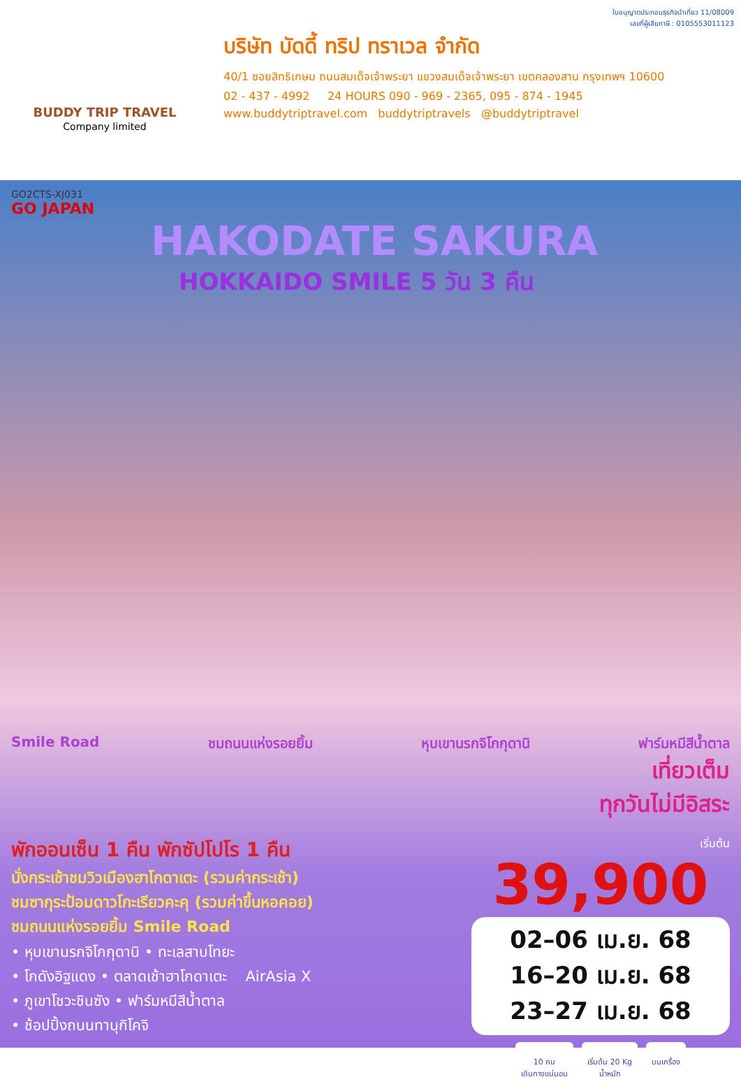BUDDY TRIP TRAVEL
Company limited
ใบอนุญาตประกอบธุรกิจนำเที่ยว 11/08009
เลขที่ผู้เสียภาษี : 0105553011123
บริษัท บัดดี้ ทริป ทราเวล จำกัด
40/1 ซอยสิทธิเกษม ถนนสมเด็จเจ้าพระยา แขวงสมเด็จเจ้าพระยา เขตคลองสาน กรุงเทพฯ 10600
02 - 437 - 4992 24 HOURS 090 - 969 - 2365, 095 - 874 - 1945
www.buddytriptravel.com buddytriptravels @buddytriptravel
GO2CTS-XJ031
GO JAPAN
HAKODATE SAKURA
HOKKAIDO SMILE 5 วัน 3 คืน
Smile Road ชมถนนแห่งรอยยิ้ม หุบเขานรกจิโกกุดานิ ฟาร์มหมีสีน้ำตาล
เที่ยวเต็ม
ทุกวันไม่มีอิสระ
พักออนเซ็น 1 คืน พักซัปโปโร 1 คืน
นั่งกระเช้าชมวิวเมืองฮาโกดาเตะ (รวมค่ากระเช้า)
ชมซากุระป้อมดาวโกะเรียวคะคุ (รวมค่าขึ้นหอคอย)
ชมถนนแห่งรอยยิ้ม Smile Road
• หุบเขานรกจิโกกุดานิ • ทะเลสาบโทยะ
• โกดังอิฐแดง • ตลาดเช้าฮาโกดาเตะ AirAsia X
• ภูเขาโชวะชินซัง • ฟาร์มหมีสีน้ำตาล
• ช้อปปิ้งถนนทานุกิโคจิ
เริ่มต้น
39,900
02–06 เม.ย. 68
16–20 เม.ย. 68
23–27 เม.ย. 68
10 คน
เดินทางแน่นอน
เริ่มต้น 20 Kg
น้ำหนัก
บนเครื่อง